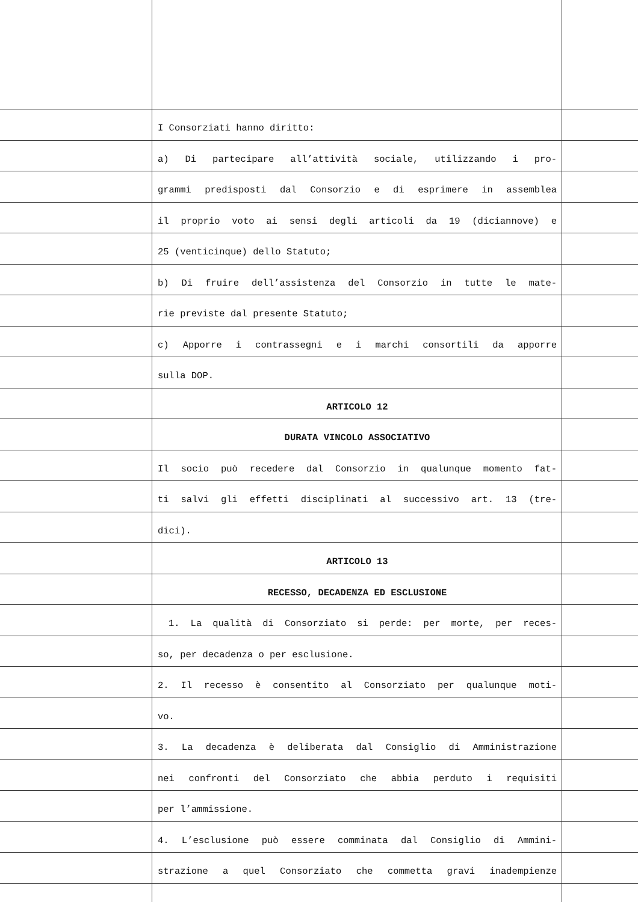I Consorziati hanno diritto:
a) Di partecipare all’attività sociale, utilizzando i pro-
grammi predisposti dal Consorzio e di esprimere in assemblea
il proprio voto ai sensi degli articoli da 19 (diciannove) e
25 (venticinque) dello Statuto;
b) Di fruire dell’assistenza del Consorzio in tutte le mate-
rie previste dal presente Statuto;
c) Apporre i contrassegni e i marchi consortili da apporre
sulla DOP.
ARTICOLO 12
DURATA VINCOLO ASSOCIATIVO
Il socio può recedere dal Consorzio in qualunque momento fat-
ti salvi gli effetti disciplinati al successivo art. 13 (tre-
dici).
ARTICOLO 13
RECESSO, DECADENZA ED ESCLUSIONE
1. La qualità di Consorziato si perde: per morte, per reces-
so, per decadenza o per esclusione.
2. Il recesso è consentito al Consorziato per qualunque moti-
vo.
3. La decadenza è deliberata dal Consiglio di Amministrazione
nei confronti del Consorziato che abbia perduto i requisiti
per l’ammissione.
4. L’esclusione può essere comminata dal Consiglio di Ammini-
strazione a quel Consorziato che commetta gravi inadempienze